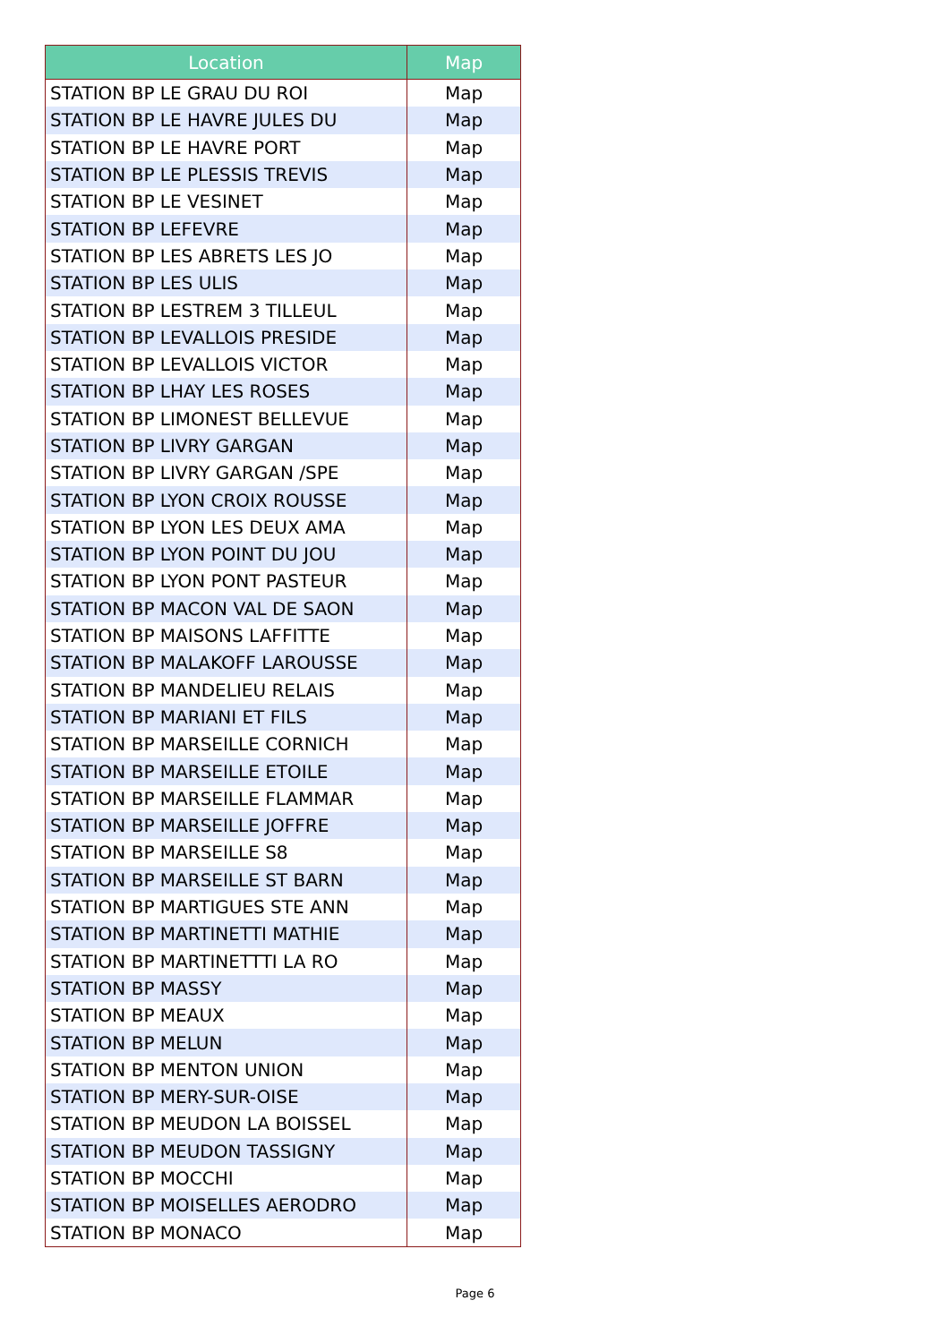| Location | Map |
| --- | --- |
| STATION BP LE GRAU DU ROI | Map |
| STATION BP LE HAVRE JULES DU | Map |
| STATION BP LE HAVRE PORT | Map |
| STATION BP LE PLESSIS TREVIS | Map |
| STATION BP LE VESINET | Map |
| STATION BP LEFEVRE | Map |
| STATION BP LES ABRETS LES JO | Map |
| STATION BP LES ULIS | Map |
| STATION BP LESTREM 3 TILLEUL | Map |
| STATION BP LEVALLOIS PRESIDE | Map |
| STATION BP LEVALLOIS VICTOR | Map |
| STATION BP LHAY LES ROSES | Map |
| STATION BP LIMONEST BELLEVUE | Map |
| STATION BP LIVRY GARGAN | Map |
| STATION BP LIVRY GARGAN /SPE | Map |
| STATION BP LYON CROIX ROUSSE | Map |
| STATION BP LYON LES DEUX AMA | Map |
| STATION BP LYON POINT DU JOU | Map |
| STATION BP LYON PONT PASTEUR | Map |
| STATION BP MACON VAL DE SAON | Map |
| STATION BP MAISONS LAFFITTE | Map |
| STATION BP MALAKOFF LAROUSSE | Map |
| STATION BP MANDELIEU RELAIS | Map |
| STATION BP MARIANI ET FILS | Map |
| STATION BP MARSEILLE CORNICH | Map |
| STATION BP MARSEILLE ETOILE | Map |
| STATION BP MARSEILLE FLAMMAR | Map |
| STATION BP MARSEILLE JOFFRE | Map |
| STATION BP MARSEILLE S8 | Map |
| STATION BP MARSEILLE ST BARN | Map |
| STATION BP MARTIGUES STE ANN | Map |
| STATION BP MARTINETTI MATHIE | Map |
| STATION BP MARTINETTTI LA RO | Map |
| STATION BP MASSY | Map |
| STATION BP MEAUX | Map |
| STATION BP MELUN | Map |
| STATION BP MENTON UNION | Map |
| STATION BP MERY-SUR-OISE | Map |
| STATION BP MEUDON LA BOISSEL | Map |
| STATION BP MEUDON TASSIGNY | Map |
| STATION BP MOCCHI | Map |
| STATION BP MOISELLES AERODRO | Map |
| STATION BP MONACO | Map |
Page 6